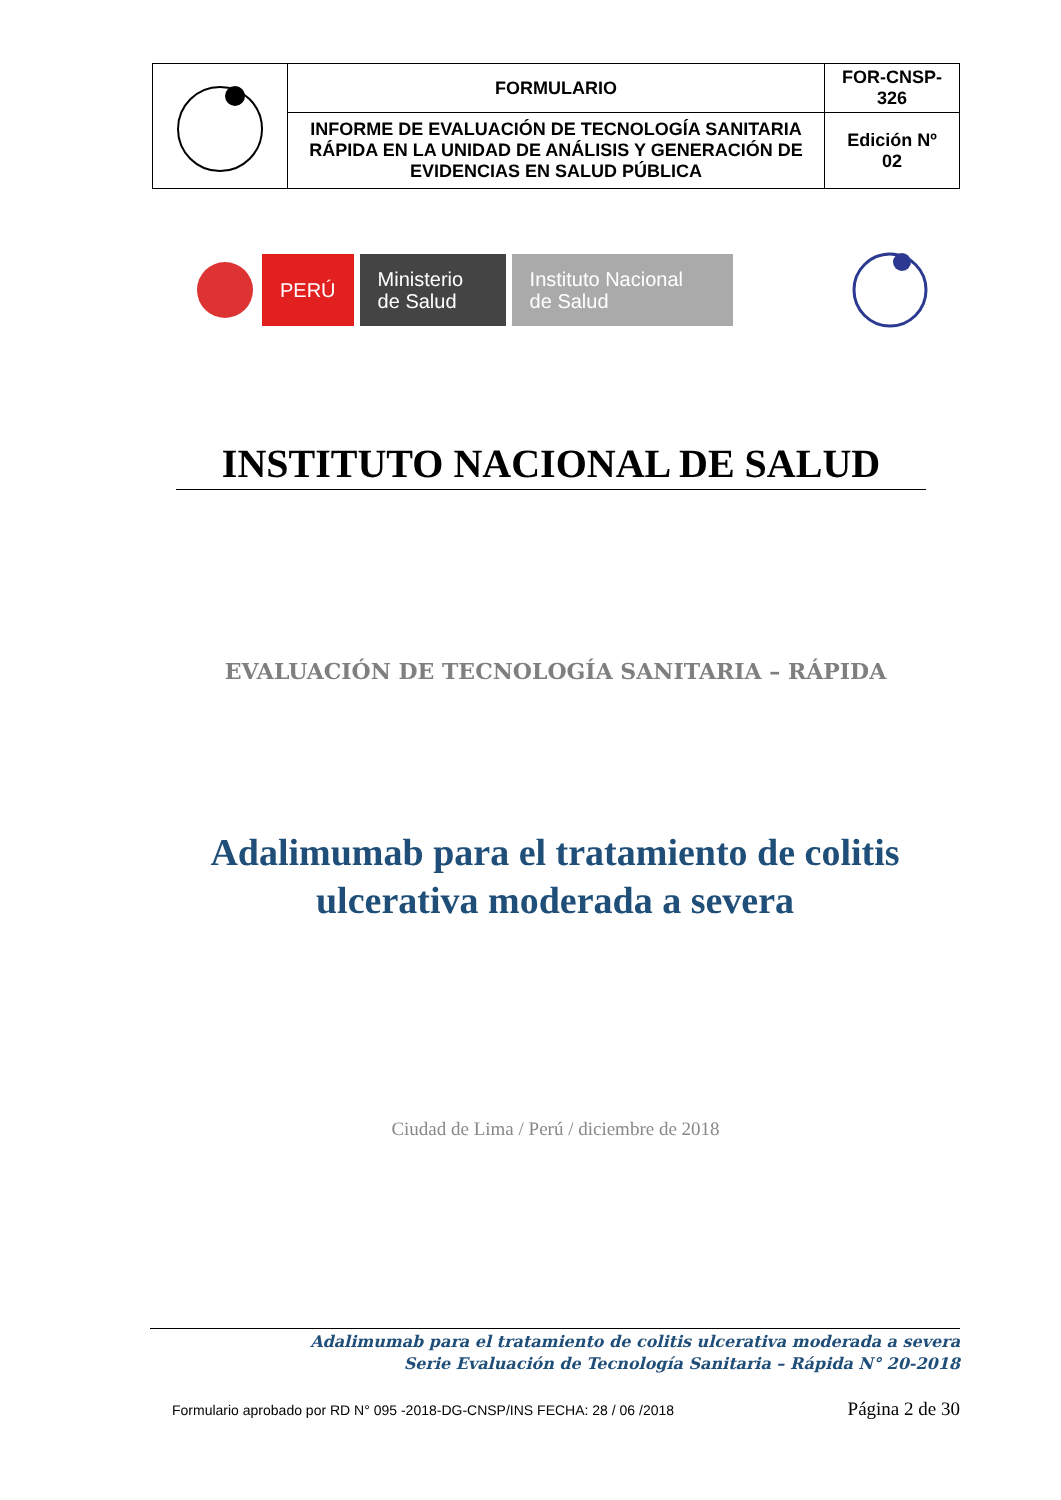| | FORMULARIO | FOR-CNSP- 326 |
| | INFORME DE EVALUACIÓN DE TECNOLOGÍA SANITARIA RÁPIDA EN LA UNIDAD DE ANÁLISIS Y GENERACIÓN DE EVIDENCIAS EN SALUD PÚBLICA | Edición Nº 02 |
PERÚ
Ministerio
de Salud
Instituto Nacional
de Salud
INSTITUTO NACIONAL DE SALUD
EVALUACIÓN DE TECNOLOGÍA SANITARIA – RÁPIDA
Adalimumab para el tratamiento de colitis ulcerativa moderada a severa
Ciudad de Lima / Perú / diciembre de 2018
Adalimumab para el tratamiento de colitis ulcerativa moderada a severa
Serie Evaluación de Tecnología Sanitaria – Rápida N° 20-2018
Formulario aprobado por RD N° 095 -2018-DG-CNSP/INS FECHA: 28 / 06 /2018 Página 2 de 30